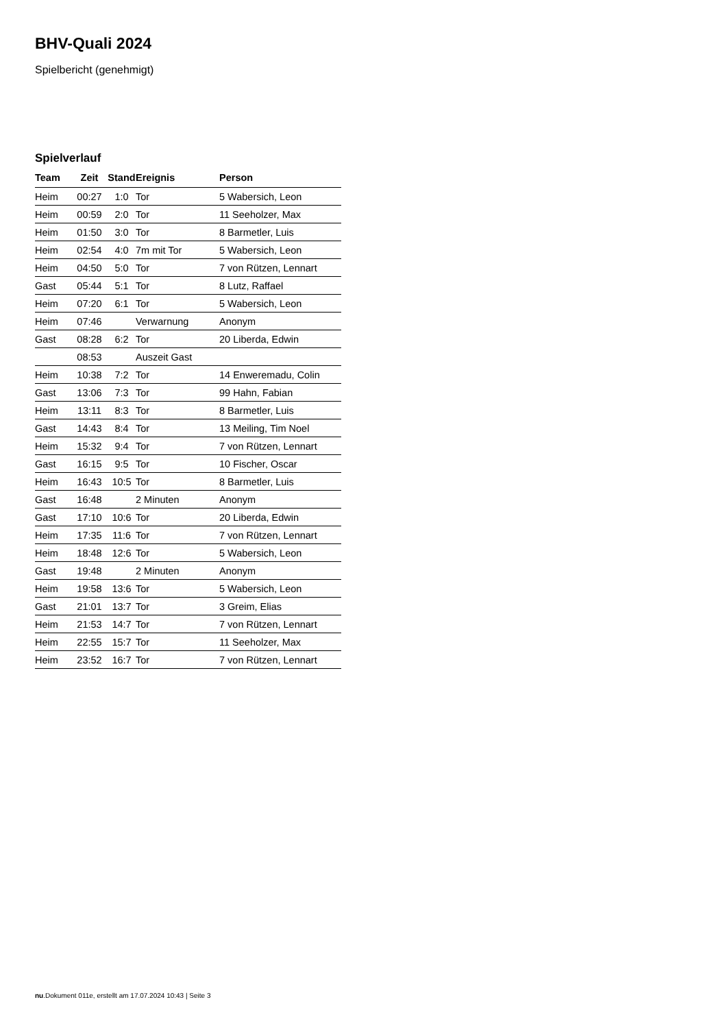BHV-Quali 2024
Spielbericht (genehmigt)
Spielverlauf
| Team | Zeit | Stand | Ereignis | Person |
| --- | --- | --- | --- | --- |
| Heim | 00:27 | 1:0 | Tor | 5 Wabersich, Leon |
| Heim | 00:59 | 2:0 | Tor | 11 Seeholzer, Max |
| Heim | 01:50 | 3:0 | Tor | 8 Barmetler, Luis |
| Heim | 02:54 | 4:0 | 7m mit Tor | 5 Wabersich, Leon |
| Heim | 04:50 | 5:0 | Tor | 7 von Rützen, Lennart |
| Gast | 05:44 | 5:1 | Tor | 8 Lutz, Raffael |
| Heim | 07:20 | 6:1 | Tor | 5 Wabersich, Leon |
| Heim | 07:46 | | Verwarnung | Anonym |
| Gast | 08:28 | 6:2 | Tor | 20 Liberda, Edwin |
| | 08:53 | | Auszeit Gast | |
| Heim | 10:38 | 7:2 | Tor | 14 Enweremadu, Colin |
| Gast | 13:06 | 7:3 | Tor | 99 Hahn, Fabian |
| Heim | 13:11 | 8:3 | Tor | 8 Barmetler, Luis |
| Gast | 14:43 | 8:4 | Tor | 13 Meiling, Tim Noel |
| Heim | 15:32 | 9:4 | Tor | 7 von Rützen, Lennart |
| Gast | 16:15 | 9:5 | Tor | 10 Fischer, Oscar |
| Heim | 16:43 | 10:5 | Tor | 8 Barmetler, Luis |
| Gast | 16:48 | | 2 Minuten | Anonym |
| Gast | 17:10 | 10:6 | Tor | 20 Liberda, Edwin |
| Heim | 17:35 | 11:6 | Tor | 7 von Rützen, Lennart |
| Heim | 18:48 | 12:6 | Tor | 5 Wabersich, Leon |
| Gast | 19:48 | | 2 Minuten | Anonym |
| Heim | 19:58 | 13:6 | Tor | 5 Wabersich, Leon |
| Gast | 21:01 | 13:7 | Tor | 3 Greim, Elias |
| Heim | 21:53 | 14:7 | Tor | 7 von Rützen, Lennart |
| Heim | 22:55 | 15:7 | Tor | 11 Seeholzer, Max |
| Heim | 23:52 | 16:7 | Tor | 7 von Rützen, Lennart |
nu.Dokument 011e, erstellt am 17.07.2024 10:43 | Seite 3